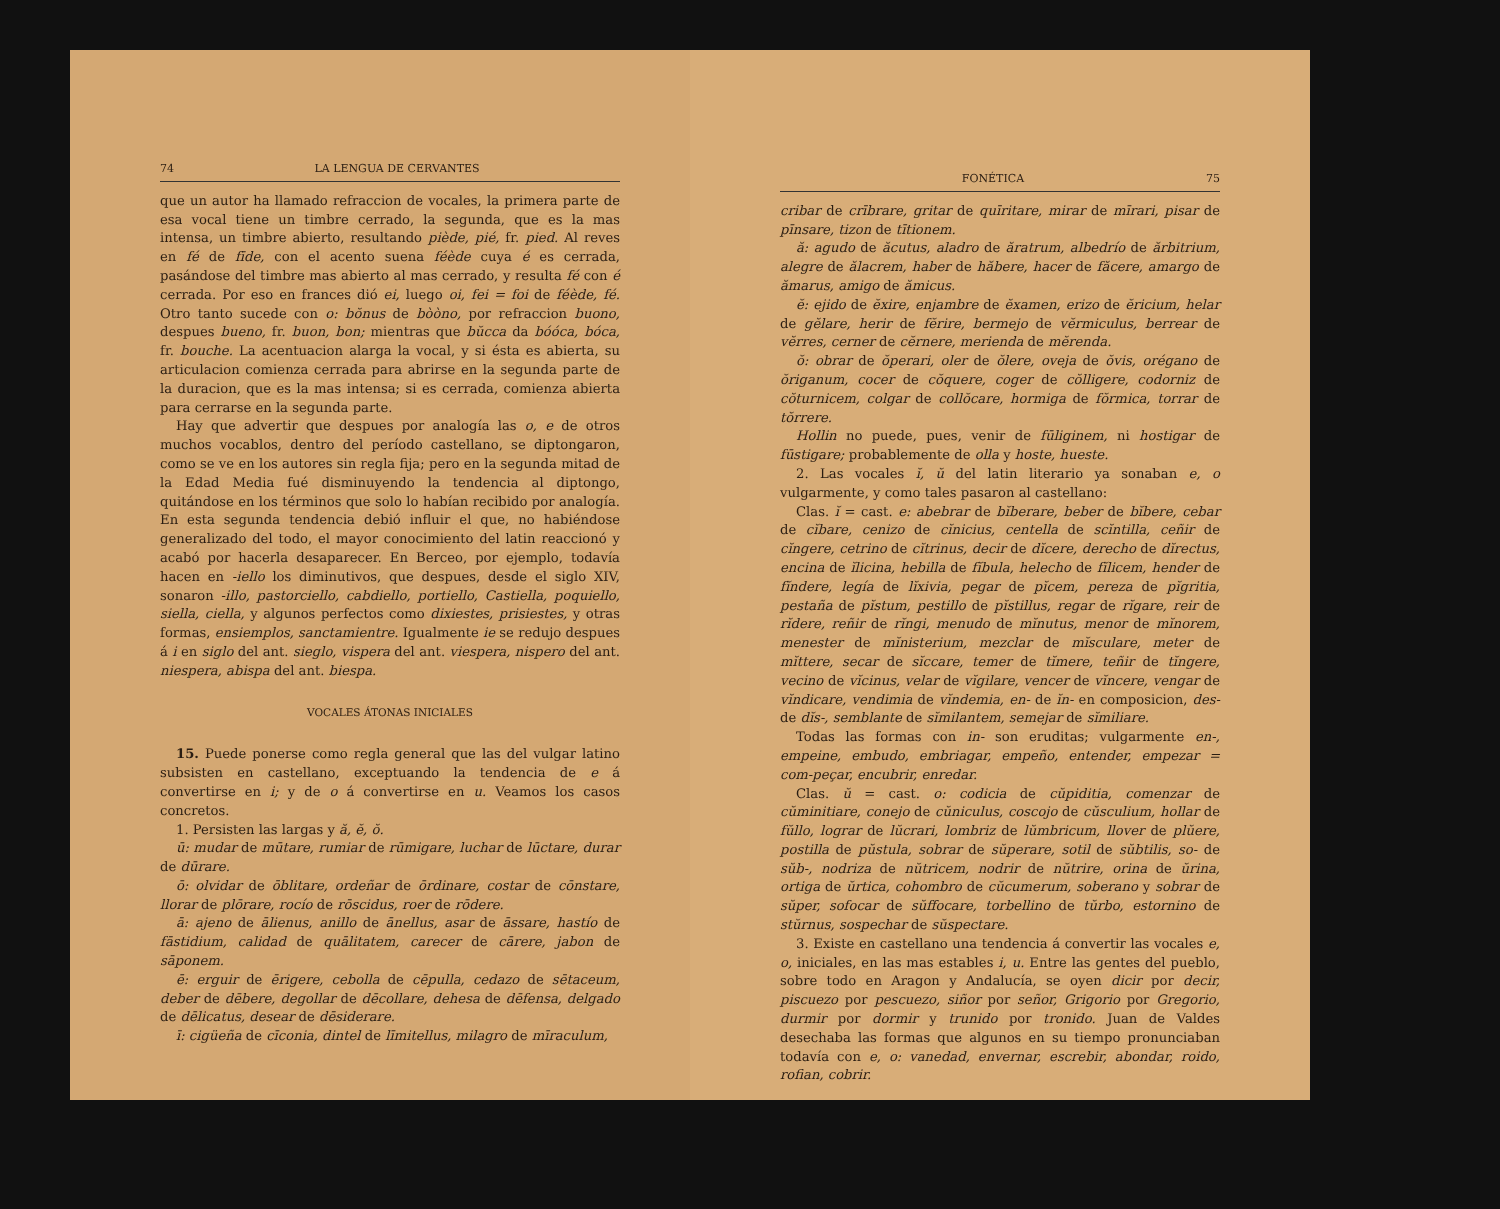74 LA LENGUA DE CERVANTES
que un autor ha llamado refraccion de vocales, la primera parte de esa vocal tiene un timbre cerrado, la segunda, que es la mas intensa, un timbre abierto, resultando piède, pié, fr. pied. Al reves en fé de fīde, con el acento suena féède cuya é es cerrada, pasándose del timbre mas abierto al mas cerrado, y resulta fé con é cerrada. Por eso en frances dió ei, luego oi, fei = foi de féède, fé. Otro tanto sucede con o: bŏnus de bòòno, por refraccion buono, despues bueno, fr. buon, bon; mientras que bŭcca da bóóca, bóca, fr. bouche. La acentuacion alarga la vocal, y si ésta es abierta, su articulacion comienza cerrada para abrirse en la segunda parte de la duracion, que es la mas intensa; si es cerrada, comienza abierta para cerrarse en la segunda parte.
Hay que advertir que despues por analogía las o, e de otros muchos vocablos, dentro del período castellano, se diptongaron, como se ve en los autores sin regla fija; pero en la segunda mitad de la Edad Media fué disminuyendo la tendencia al diptongo, quitándose en los términos que solo lo habían recibido por analogía. En esta segunda tendencia debió influir el que, no habiéndose generalizado del todo, el mayor conocimiento del latin reaccionó y acabó por hacerla desaparecer. En Berceo, por ejemplo, todavía hacen en -iello los diminutivos, que despues, desde el siglo XIV, sonaron -illo, pastorciello, cabdiello, portiello, Castiella, poquiello, siella, ciella, y algunos perfectos como dixiestes, prisiestes, y otras formas, ensiemplos, sanctamientre. Igualmente ie se redujo despues á i en siglo del ant. sieglo, vispera del ant. viespera, nispero del ant. niespera, abispa del ant. biespa.
VOCALES ÁTONAS INICIALES
15. Puede ponerse como regla general que las del vulgar latino subsisten en castellano, exceptuando la tendencia de e á convertirse en i; y de o á convertirse en u. Veamos los casos concretos.
1. Persisten las largas y ă, ĕ, ŏ.
ū: mudar de mūtare, rumiar de rūmigare, luchar de lūctare, durar de dūrare.
ō: olvidar de ōblitare, ordeñar de ōrdinare, costar de cōnstare, llorar de plōrare, rocío de rōscidus, roer de rōdere.
ā: ajeno de ālienus, anillo de ānellus, asar de āssare, hastío de fāstidium, calidad de quālitatem, carecer de cārere, jabon de sāponem.
ē: erguir de ērigere, cebolla de cēpulla, cedazo de sētaceum, deber de dēbere, degollar de dēcollare, dehesa de dēfensa, delgado de dēlicatus, desear de dēsiderare.
ī: cigüeña de cīconia, dintel de līmitellus, milagro de mīraculum,
FONÉTICA 75
cribar de crībrare, gritar de quīritare, mirar de mīrari, pisar de pīnsare, tizon de tītionem.
ă: agudo de ăcutus, aladro de ăratrum, albedrío de ărbitrium, alegre de ălacrem, haber de hăbere, hacer de făcere, amargo de ămarus, amigo de ămicus.
ĕ: ejido de ĕxire, enjambre de ĕxamen, erizo de ĕricium, helar de gĕlare, herir de fĕrire, bermejo de vĕrmiculus, berrear de vĕrres, cerner de cĕrnere, merienda de mĕrenda.
ŏ: obrar de ŏperari, oler de ŏlere, oveja de ŏvis, orégano de ŏriganum, cocer de cŏquere, coger de cŏlligere, codorniz de cŏturnicem, colgar de collŏcare, hormiga de fŏrmica, torrar de tŏrrere.
Hollin no puede, pues, venir de fūliginem, ni hostigar de fūstigare; probablemente de olla y hoste, hueste.
2. Las vocales ĭ, ŭ del latin literario ya sonaban e, o vulgarmente, y como tales pasaron al castellano:
Clas. ĭ = cast. e: abebrar de bĭberare, beber de bĭbere, cebar de cĭbare, cenizo de cĭnicius, centella de scĭntilla, ceñir de cĭngere, cetrino de cĭtrinus, decir de dĭcere, derecho de dĭrectus, encina de ĭlicina, hebilla de fĭbula, helecho de fĭlicem, hender de fĭndere, legía de lĭxivia, pegar de pĭcem, pereza de pĭgritia, pestaña de pĭstum, pestillo de pĭstillus, regar de rĭgare, reir de rĭdere, reñir de rĭngi, menudo de mĭnutus, menor de mĭnorem, menester de mĭnisterium, mezclar de mĭsculare, meter de mĭttere, secar de sĭccare, temer de tĭmere, teñir de tĭngere, vecino de vĭcinus, velar de vĭgilare, vencer de vĭncere, vengar de vĭndicare, vendimia de vĭndemia, en- de ĭn- en composicion, des- de dĭs-, semblante de sĭmilantem, semejar de sĭmiliare.
Todas las formas con in- son eruditas; vulgarmente en-, empeine, embudo, embriagar, empeño, entender, empezar = com-peçar, encubrir, enredar.
Clas. ŭ = cast. o: codicia de cŭpiditia, comenzar de cŭminitiare, conejo de cŭniculus, coscojo de cŭsculium, hollar de fŭllo, lograr de lŭcrari, lombriz de lŭmbricum, llover de plŭere, postilla de pŭstula, sobrar de sŭperare, sotil de sŭbtilis, so- de sŭb-, nodriza de nŭtricem, nodrir de nŭtrire, orina de ŭrina, ortiga de ŭrtica, cohombro de cŭcumerum, soberano y sobrar de sŭper, sofocar de sŭffocare, torbellino de tŭrbo, estornino de stŭrnus, sospechar de sŭspectare.
3. Existe en castellano una tendencia á convertir las vocales e, o, iniciales, en las mas estables i, u. Entre las gentes del pueblo, sobre todo en Aragon y Andalucía, se oyen dicir por decir, piscuezo por pescuezo, siñor por señor, Grigorio por Gregorio, durmir por dormir y trunido por tronido. Juan de Valdes desechaba las formas que algunos en su tiempo pronunciaban todavía con e, o: vanedad, envernar, escrebir, abondar, roido, rofian, cobrir.